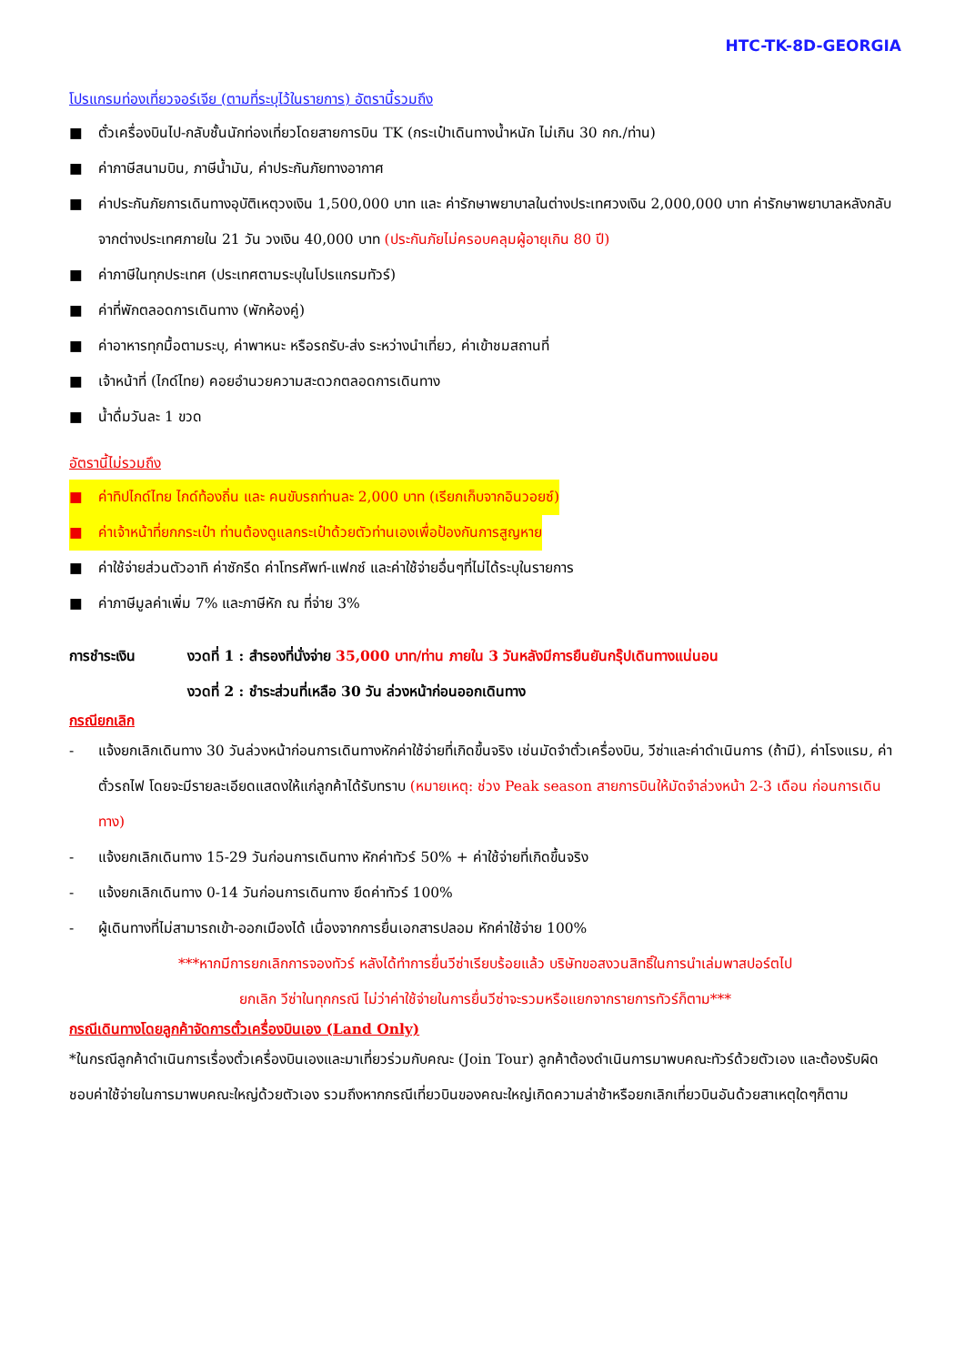HTC-TK-8D-GEORGIA
โปรแกรมท่องเที่ยวจอร์เจีย (ตามที่ระบุไว้ในรายการ) อัตรานี้รวมถึง
■ ตั๋วเครื่องบินไป-กลับชั้นนักท่องเที่ยวโดยสายการบิน TK (กระเป๋าเดินทางน้ำหนัก ไม่เกิน 30 กก./ท่าน)
■ ค่าภาษีสนามบิน, ภาษีน้ำมัน, ค่าประกันภัยทางอากาศ
■ ค่าประกันภัยการเดินทางอุบัติเหตุวงเงิน 1,500,000 บาท และ ค่ารักษาพยาบาลในต่างประเทศวงเงิน 2,000,000 บาท ค่ารักษาพยาบาลหลังกลับจากต่างประเทศภายใน 21 วัน วงเงิน 40,000 บาท (ประกันภัยไม่ครอบคลุมผู้อายุเกิน 80 ปี)
■ ค่าภาษีในทุกประเทศ (ประเทศตามระบุในโปรแกรมทัวร์)
■ ค่าที่พักตลอดการเดินทาง (พักห้องคู่)
■ ค่าอาหารทุกมื้อตามระบุ, ค่าพาหนะ หรือรถรับ-ส่ง ระหว่างนำเที่ยว, ค่าเข้าชมสถานที่
■ เจ้าหน้าที่ (ไกด์ไทย) คอยอำนวยความสะดวกตลอดการเดินทาง
■ น้ำดื่มวันละ 1 ขวด
อัตรานี้ไม่รวมถึง
■ ค่าทิปไกด์ไทย ไกด์ท้องถิ่น และ คนขับรถท่านละ 2,000 บาท (เรียกเก็บจากอินวอยซ์)
■ ค่าเจ้าหน้าที่ยกกระเป๋า ท่านต้องดูแลกระเป๋าด้วยตัวท่านเองเพื่อป้องกันการสูญหาย
■ ค่าใช้จ่ายส่วนตัวอาทิ ค่าซักรีด ค่าโทรศัพท์-แฟกซ์ และค่าใช้จ่ายอื่นๆที่ไม่ได้ระบุในรายการ
■ ค่าภาษีมูลค่าเพิ่ม 7% และภาษีหัก ณ ที่จ่าย 3%
การชำระเงิน งวดที่ 1 : สำรองที่นั่งจ่าย 35,000 บาท/ท่าน ภายใน 3 วันหลังมีการยืนยันกรุ๊ปเดินทางแน่นอน
งวดที่ 2 : ชำระส่วนที่เหลือ 30 วัน ล่วงหน้าก่อนออกเดินทาง
กรณียกเลิก
- แจ้งยกเลิกเดินทาง 30 วันล่วงหน้าก่อนการเดินทางหักค่าใช้จ่ายที่เกิดขึ้นจริง เช่นมัดจำตั๋วเครื่องบิน, วีซ่าและค่าดำเนินการ (ถ้ามี), ค่าโรงแรม, ค่าตั๋วรถไฟ โดยจะมีรายละเอียดแสดงให้แก่ลูกค้าได้รับทราบ (หมายเหตุ: ช่วง Peak season สายการบินให้มัดจำล่วงหน้า 2-3 เดือน ก่อนการเดินทาง)
- แจ้งยกเลิกเดินทาง 15-29 วันก่อนการเดินทาง หักค่าทัวร์ 50% + ค่าใช้จ่ายที่เกิดขึ้นจริง
- แจ้งยกเลิกเดินทาง 0-14 วันก่อนการเดินทาง ยึดค่าทัวร์ 100%
- ผู้เดินทางที่ไม่สามารถเข้า-ออกเมืองได้ เนื่องจากการยื่นเอกสารปลอม หักค่าใช้จ่าย 100%
***หากมีการยกเลิกการจองทัวร์ หลังได้ทำการยื่นวีซ่าเรียบร้อยแล้ว บริษัทขอสงวนสิทธิ์ในการนำเล่มพาสปอร์ตไป
ยกเลิก วีซ่าในทุกกรณี ไม่ว่าค่าใช้จ่ายในการยื่นวีซ่าจะรวมหรือแยกจากรายการทัวร์ก็ตาม***
กรณีเดินทางโดยลูกค้าจัดการตั๋วเครื่องบินเอง (Land Only)
*ในกรณีลูกค้าดำเนินการเรื่องตั๋วเครื่องบินเองและมาเที่ยวร่วมกับคณะ (Join Tour) ลูกค้าต้องดำเนินการมาพบคณะทัวร์ด้วยตัวเอง และต้องรับผิดชอบค่าใช้จ่ายในการมาพบคณะใหญ่ด้วยตัวเอง รวมถึงหากกรณีเที่ยวบินของคณะใหญ่เกิดความล่าช้าหรือยกเลิกเที่ยวบินอันด้วยสาเหตุใดๆก็ตาม